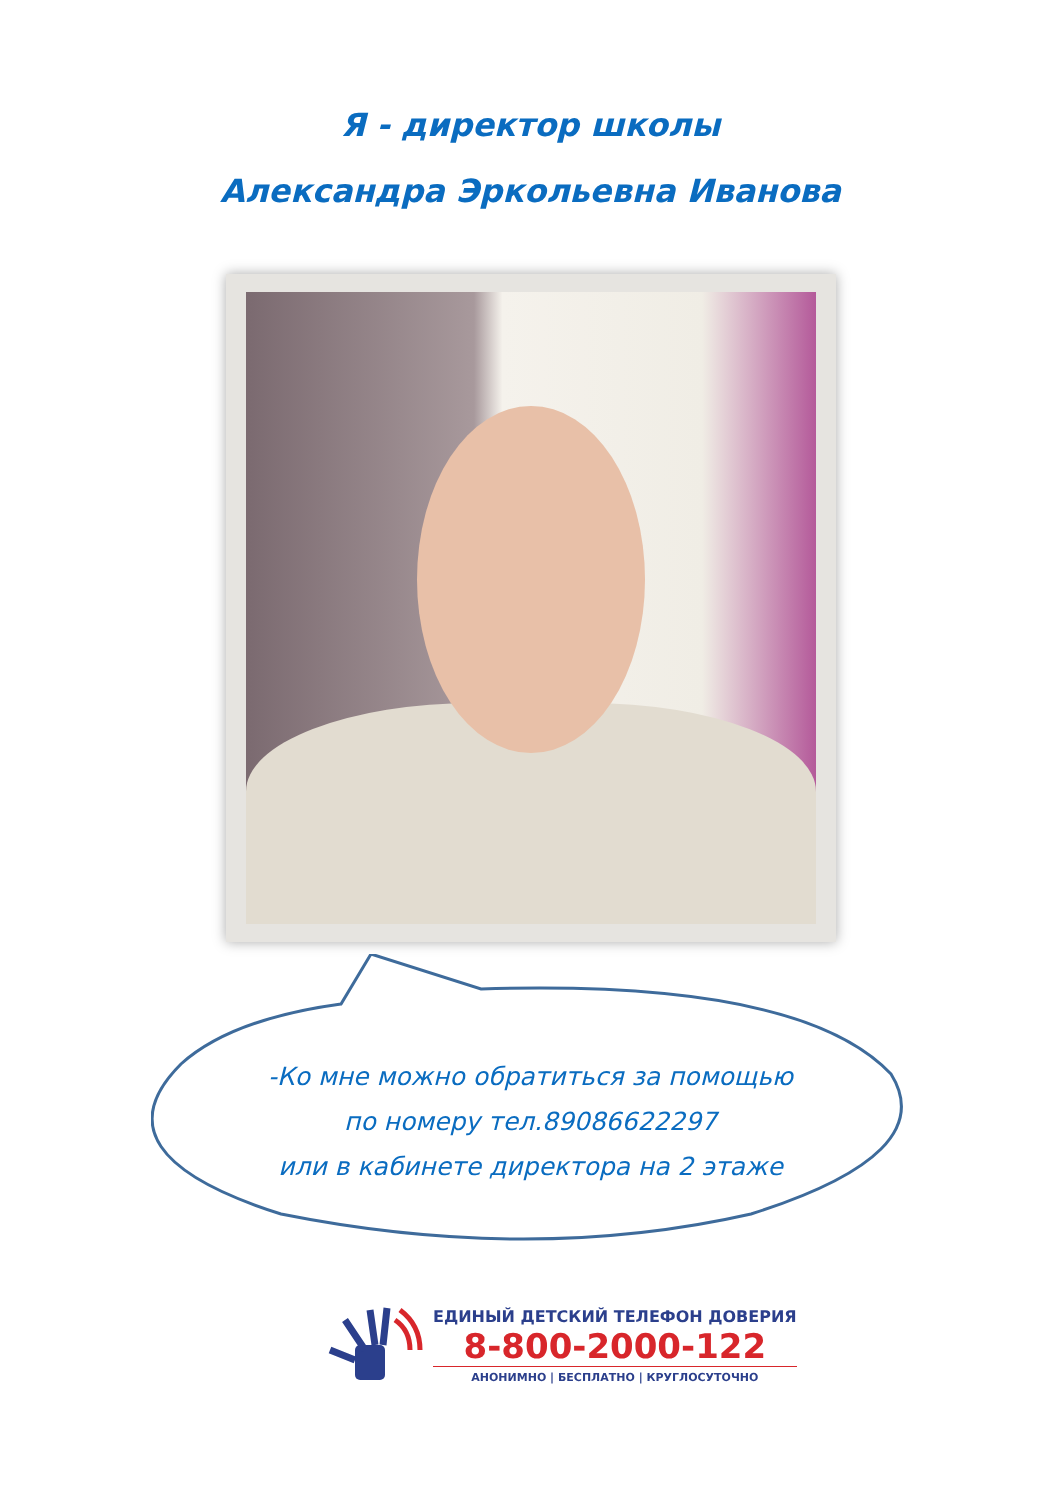Я - директор школы
Александра Эркольевна Иванова
-Ко мне можно обратиться за помощью
по номеру тел.89086622297
или в кабинете директора на 2 этаже
ЕДИНЫЙ ДЕТСКИЙ ТЕЛЕФОН ДОВЕРИЯ
8-800-2000-122
АНОНИМНО | БЕСПЛАТНО | КРУГЛОСУТОЧНО